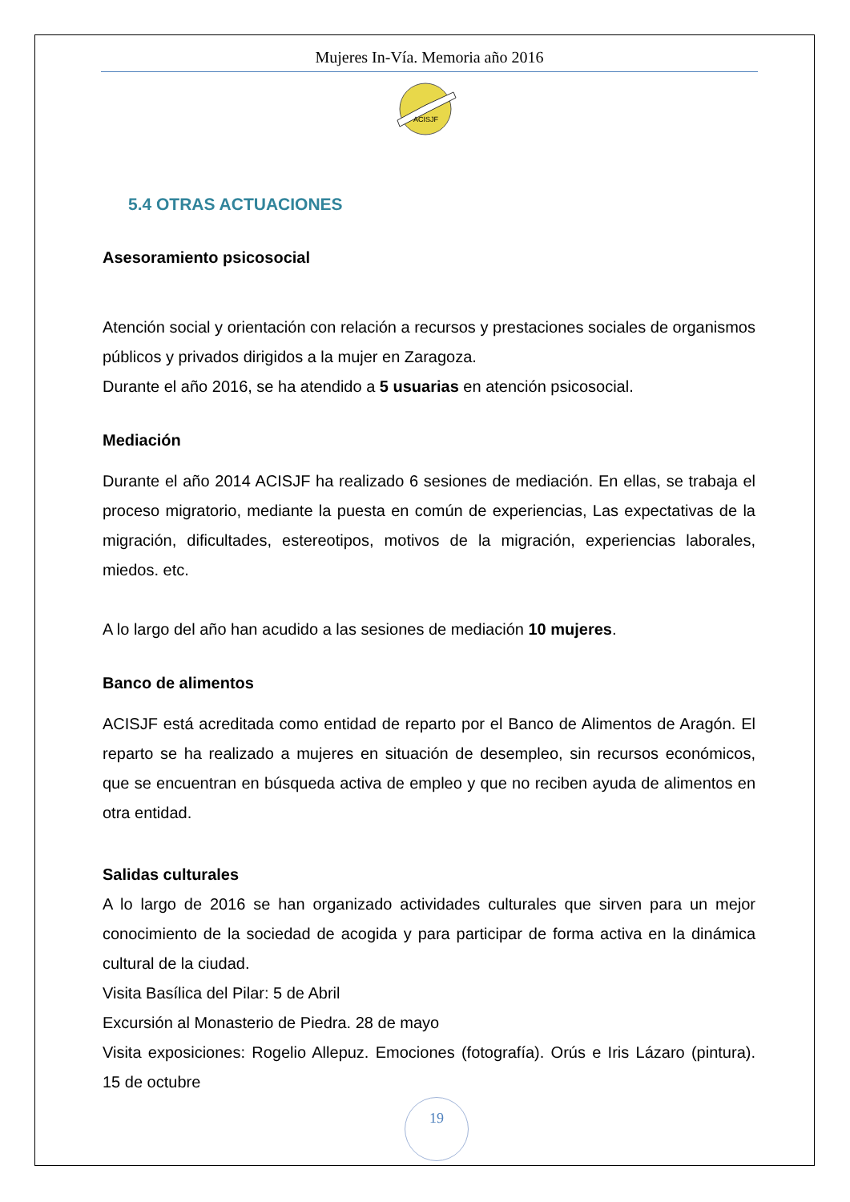Mujeres In-Vía. Memoria año 2016
ACISJF
5.4 OTRAS ACTUACIONES
Asesoramiento psicosocial
Atención social y orientación con relación a recursos y prestaciones sociales de organismos públicos y privados dirigidos a la mujer en Zaragoza.
Durante el año 2016, se ha atendido a 5 usuarias en atención psicosocial.
Mediación
Durante el año 2014 ACISJF ha realizado 6 sesiones de mediación. En ellas, se trabaja el proceso migratorio, mediante la puesta en común de experiencias, Las expectativas de la migración, dificultades, estereotipos, motivos de la migración, experiencias laborales, miedos. etc.
A lo largo del año han acudido a las sesiones de mediación 10 mujeres.
Banco de alimentos
ACISJF está acreditada como entidad de reparto por el Banco de Alimentos de Aragón. El reparto se ha realizado a mujeres en situación de desempleo, sin recursos económicos, que se encuentran en búsqueda activa de empleo y que no reciben ayuda de alimentos en otra entidad.
Salidas culturales
A lo largo de 2016 se han organizado actividades culturales que sirven para un mejor conocimiento de la sociedad de acogida y para participar de forma activa en la dinámica cultural de la ciudad.
Visita Basílica del Pilar: 5 de Abril
Excursión al Monasterio de Piedra. 28 de mayo
Visita exposiciones: Rogelio Allepuz. Emociones (fotografía). Orús e Iris Lázaro (pintura). 15 de octubre
19